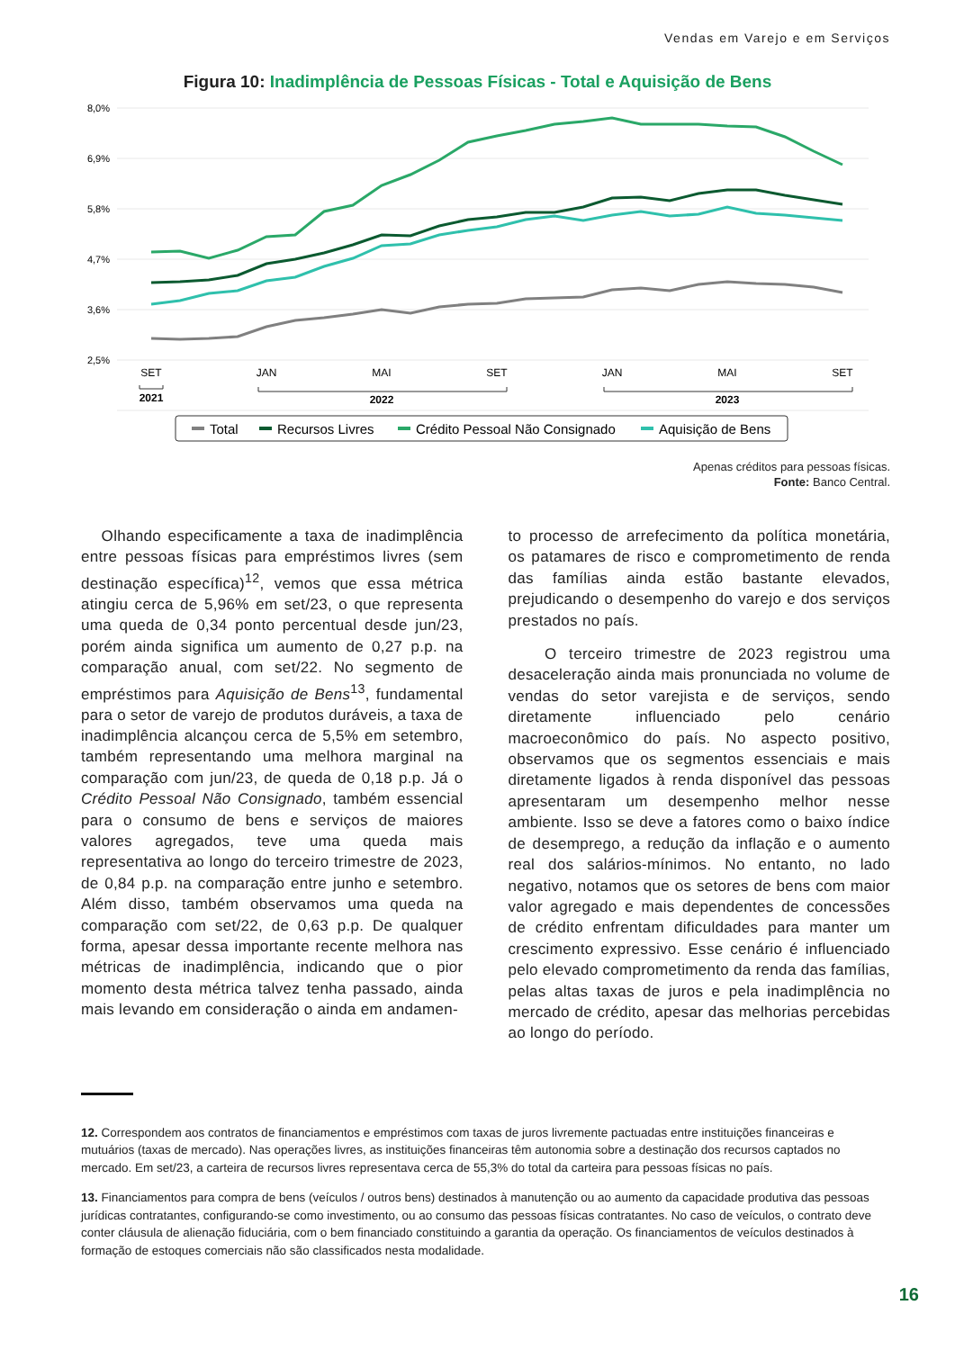Vendas em Varejo e em Serviços
Figura 10: Inadimplência de Pessoas Físicas - Total e Aquisição de Bens
8,0%
6,9%
5,8%
4,7%
3,6%
2,5%
SET
JAN
MAI
SET
JAN
MAI
SET
2021
2022
2023
Total
Recursos Livres
Crédito Pessoal Não Consignado
Aquisição de Bens
Apenas créditos para pessoas físicas.
Fonte: Banco Central.
Olhando especificamente a taxa de inadimplência entre pessoas físicas para empréstimos livres (sem destinação específica)<sup>12</sup>, vemos que essa métrica atingiu cerca de 5,96% em set/23, o que representa uma queda de 0,34 ponto percentual desde jun/23, porém ainda significa um aumento de 0,27 p.p. na comparação anual, com set/22. No segmento de empréstimos para Aquisição de Bens<sup>13</sup>, fundamental para o setor de varejo de produtos duráveis, a taxa de inadimplência alcançou cerca de 5,5% em setembro, também representando uma melhora marginal na comparação com jun/23, de queda de 0,18 p.p. Já o Crédito Pessoal Não Consignado, também essencial para o consumo de bens e serviços de maiores valores agregados, teve uma queda mais representativa ao longo do terceiro trimestre de 2023, de 0,84 p.p. na comparação entre junho e setembro. Além disso, também observamos uma queda na comparação com set/22, de 0,63 p.p. De qualquer forma, apesar dessa importante recente melhora nas métricas de inadimplência, indicando que o pior momento desta métrica talvez tenha passado, ainda mais levando em consideração o ainda em andamen-
to processo de arrefecimento da política monetária, os patamares de risco e comprometimento de renda das famílias ainda estão bastante elevados, prejudicando o desempenho do varejo e dos serviços prestados no país.
O terceiro trimestre de 2023 registrou uma desaceleração ainda mais pronunciada no volume de vendas do setor varejista e de serviços, sendo diretamente influenciado pelo cenário macroeconômico do país. No aspecto positivo, observamos que os segmentos essenciais e mais diretamente ligados à renda disponível das pessoas apresentaram um desempenho melhor nesse ambiente. Isso se deve a fatores como o baixo índice de desemprego, a redução da inflação e o aumento real dos salários-mínimos. No entanto, no lado negativo, notamos que os setores de bens com maior valor agregado e mais dependentes de concessões de crédito enfrentam dificuldades para manter um crescimento expressivo. Esse cenário é influenciado pelo elevado comprometimento da renda das famílias, pelas altas taxas de juros e pela inadimplência no mercado de crédito, apesar das melhorias percebidas ao longo do período.
12. Correspondem aos contratos de financiamentos e empréstimos com taxas de juros livremente pactuadas entre instituições financeiras e mutuários (taxas de mercado). Nas operações livres, as instituições financeiras têm autonomia sobre a destinação dos recursos captados no mercado. Em set/23, a carteira de recursos livres representava cerca de 55,3% do total da carteira para pessoas físicas no país.
13. Financiamentos para compra de bens (veículos / outros bens) destinados à manutenção ou ao aumento da capacidade produtiva das pessoas jurídicas contratantes, configurando-se como investimento, ou ao consumo das pessoas físicas contratantes. No caso de veículos, o contrato deve conter cláusula de alienação fiduciária, com o bem financiado constituindo a garantia da operação. Os financiamentos de veículos destinados à formação de estoques comerciais não são classificados nesta modalidade.
16